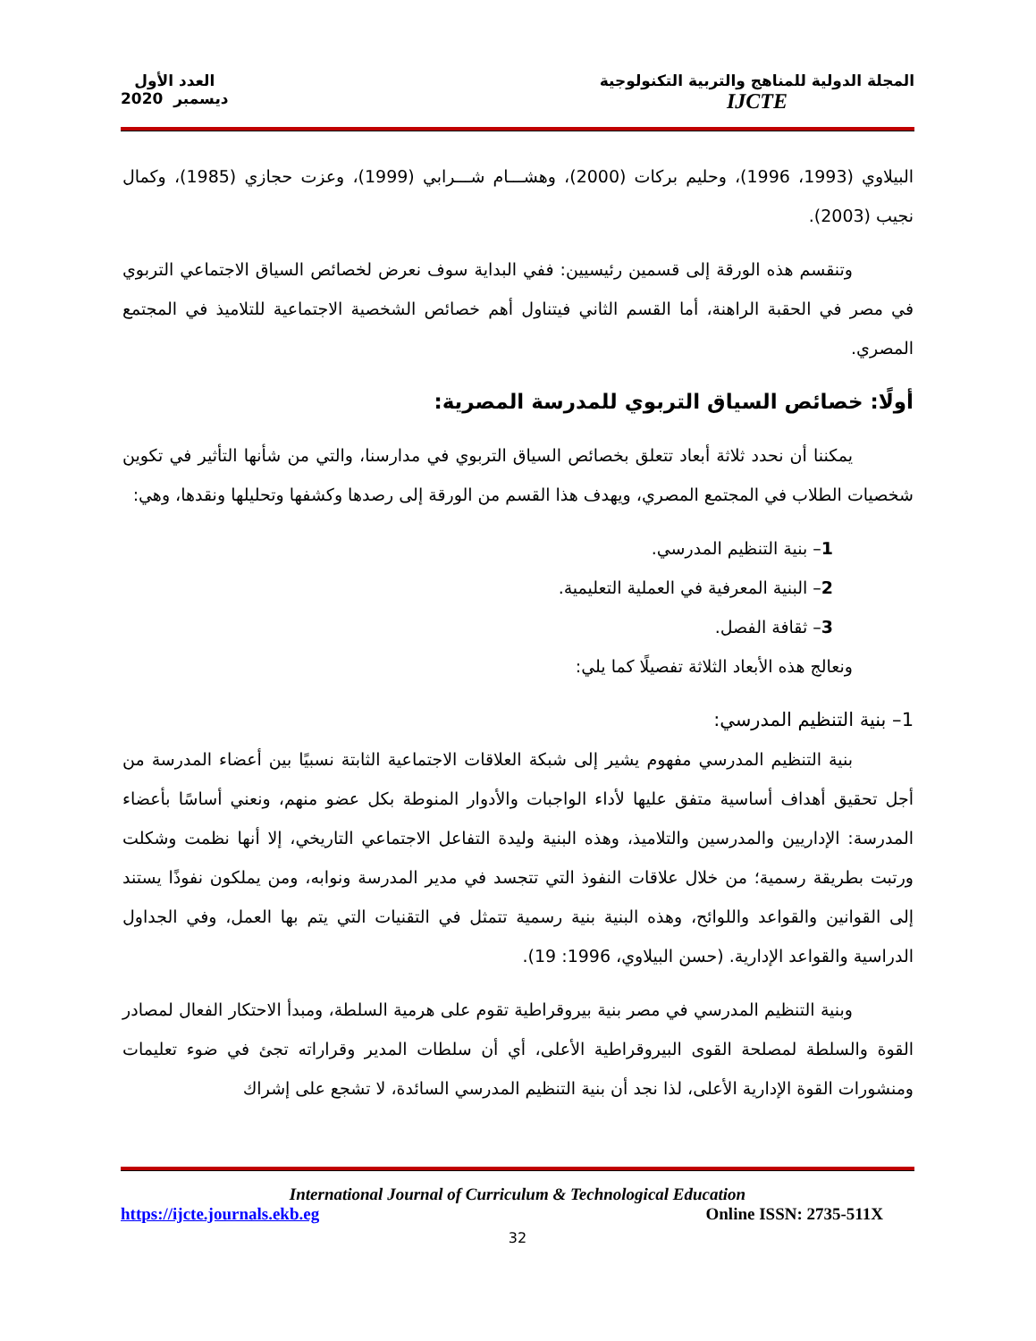المجلة الدولية للمناهج والتربية التكنولوجية
IJCTE
العدد الأول
ديسمبر 2020
البيلاوي (1993، 1996)، وحليم بركات (2000)، وهشـــام شـــرابي (1999)، وعزت حجازي (1985)، وكمال نجيب (2003).
وتنقسم هذه الورقة إلى قسمين رئيسيين: ففي البداية سوف نعرض لخصائص السياق الاجتماعي التربوي في مصر في الحقبة الراهنة، أما القسم الثاني فيتناول أهم خصائص الشخصية الاجتماعية للتلاميذ في المجتمع المصري.
أولًا: خصائص السياق التربوي للمدرسة المصرية:
يمكننا أن نحدد ثلاثة أبعاد تتعلق بخصائص السياق التربوي في مدارسنا، والتي من شأنها التأثير في تكوين شخصيات الطلاب في المجتمع المصري، ويهدف هذا القسم من الورقة إلى رصدها وكشفها وتحليلها ونقدها، وهي:
1– بنية التنظيم المدرسي.
2– البنية المعرفية في العملية التعليمية.
3– ثقافة الفصل.
ونعالج هذه الأبعاد الثلاثة تفصيلًا كما يلي:
1– بنية التنظيم المدرسي:
بنية التنظيم المدرسي مفهوم يشير إلى شبكة العلاقات الاجتماعية الثابتة نسبيًا بين أعضاء المدرسة من أجل تحقيق أهداف أساسية متفق عليها لأداء الواجبات والأدوار المنوطة بكل عضو منهم، ونعني أساسًا بأعضاء المدرسة: الإداريين والمدرسين والتلاميذ، وهذه البنية وليدة التفاعل الاجتماعي التاريخي، إلا أنها نظمت وشكلت ورتبت بطريقة رسمية؛ من خلال علاقات النفوذ التي تتجسد في مدير المدرسة ونوابه، ومن يملكون نفوذًا يستند إلى القوانين والقواعد واللوائح، وهذه البنية بنية رسمية تتمثل في التقنيات التي يتم بها العمل، وفي الجداول الدراسية والقواعد الإدارية. (حسن البيلاوي، 1996: 19).
وبنية التنظيم المدرسي في مصر بنية بيروقراطية تقوم على هرمية السلطة، ومبدأ الاحتكار الفعال لمصادر القوة والسلطة لمصلحة القوى البيروقراطية الأعلى، أي أن سلطات المدير وقراراته تجئ في ضوء تعليمات ومنشورات القوة الإدارية الأعلى، لذا نجد أن بنية التنظيم المدرسي السائدة، لا تشجع على إشراك
International Journal of Curriculum & Technological Education
https://ijcte.journals.ekb.eg Online ISSN: 2735-511X
32